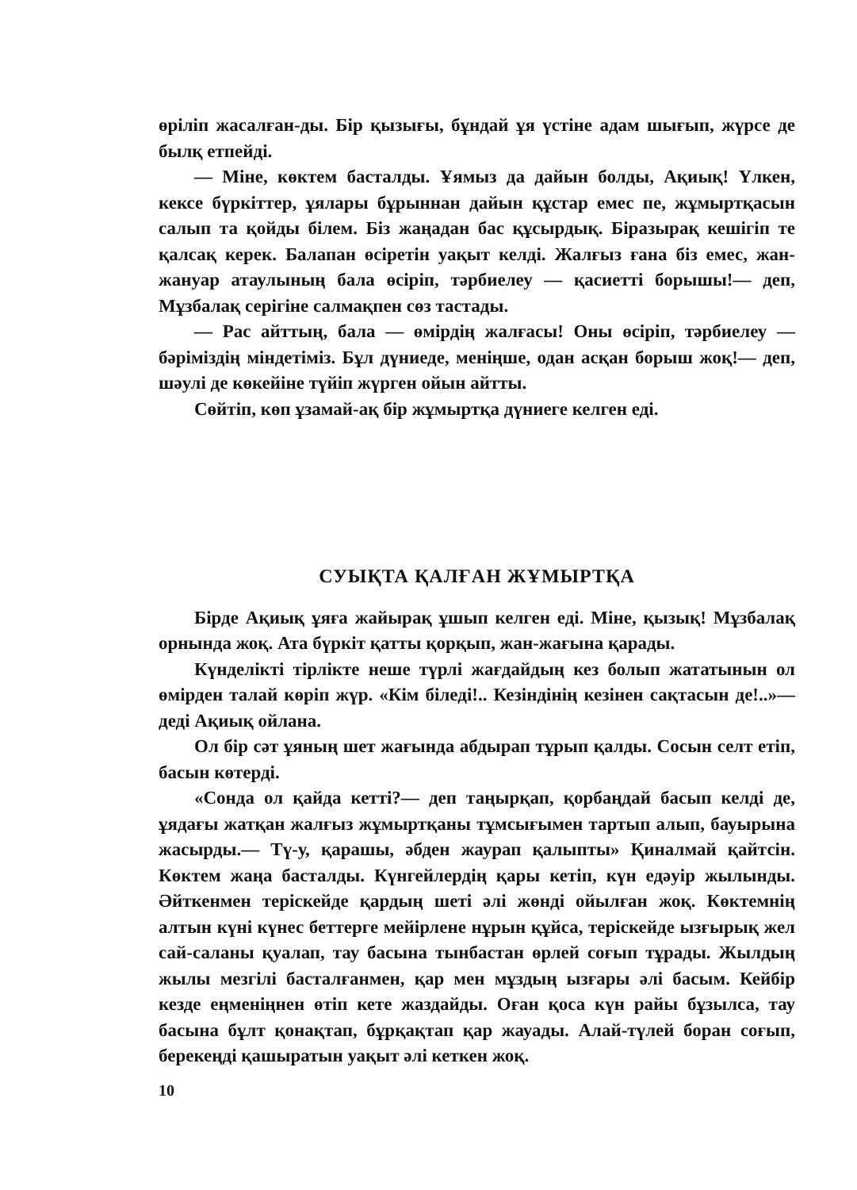өрiлiп жасалған-ды. Бiр қызығы, бұндай ұя үстiне адам шығып, жүрсе де былқ етпейдi.
— Мiне, көктем басталды. Ұямыз да дайын болды, Ақиық! Үлкен, кексе бүркiттер, ұялары бұрыннан дайын құстар емес пе, жұмыртқасын салып та қойды бiлем. Бiз жаңадан бас құсырдық. Бiразырақ кешiгiп те қалсақ керек. Балапан өсiретiн уақыт келдi. Жалғыз ғана бiз емес, жан-жануар атаулының бала өсiрiп, тәрбиелеу — қасиеттi борышы!— деп, Мұзбалақ серiгiне салмақпен сөз тастады.
— Рас айттың, бала — өмiрдiң жалғасы! Оны өсiрiп, тәрбиелеу — бәрiмiздiң мiндетiмiз. Бұл дүниеде, менiңше, одан асқан борыш жоқ!— деп, шәулi де көкейiне түйiп жүрген ойын айтты.
Сөйтiп, көп ұзамай-ақ бiр жұмыртқа дүниеге келген едi.
СУЫҚТА ҚАЛҒАН ЖҰМЫРТҚА
Бiрде Ақиық ұяға жайырақ ұшып келген едi. Мiне, қызық! Мұзбалақ орнында жоқ. Ата бүркiт қатты қорқып, жан-жағына қарады.
Күнделiктi тiрлiкте неше түрлi жағдайдың кез болып жататынын ол өмiрден талай көрiп жүр. «Кiм бiледi!.. Кезiндiнiң кезiнен сақтасын де!..»— дедi Ақиық ойлана.
Ол бiр сәт ұяның шет жағында абдырап тұрып қалды. Сосын селт етiп, басын көтердi.
«Сонда ол қайда кеттi?— деп таңырқап, қорбаңдай басып келдi де, ұядағы жатқан жалғыз жұмыртқаны тұмсығымен тартып алып, бауырына жасырды.— Тү-у, қарашы, әбден жаурап қалыпты» Қиналмай қайтсiн. Көктем жаңа басталды. Күнгейлердiң қары кетiп, күн едәуiр жылынды. Әйткенмен терiскейде қардың шетi әлi жөндi ойылған жоқ. Көктемнiң алтын күнi күнес беттерге мейiрлене нұрын құйса, терiскейде ызғырық жел сай-саланы қуалап, тау басына тынбастан өрлей соғып тұрады. Жылдың жылы мезгiлi басталғанмен, қар мен мұздың ызғары әлi басым. Кейбiр кезде еңменiңнен өтiп кете жаздайды. Оған қоса күн райы бұзылса, тау басына бұлт қонақтап, бұрқақтап қар жауады. Алай-түлей боран соғып, берекеңдi қашыратын уақыт әлi кеткен жоқ.
10